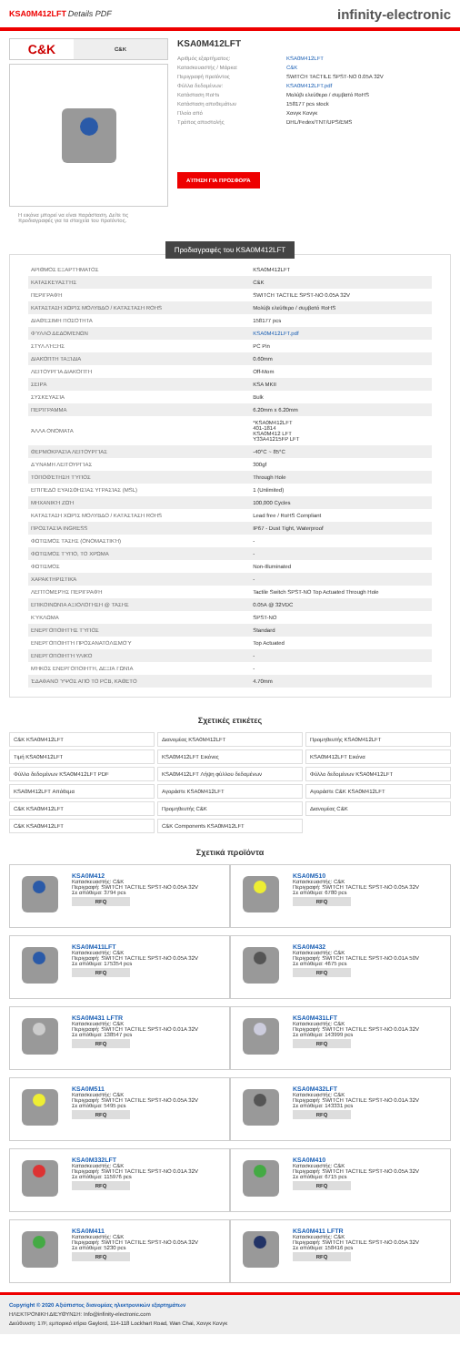KSA0M412LFT Details PDF
infinity-electronic
C&K
C&K
Η εικόνα μπορεί να είναι παράσταση. Δείτε τις προδιαγραφές για τα στοιχεία του προϊόντος.
KSA0M412LFT
Αριθμός εξαρτήματος: KSA0M412LFT
Κατασκευαστής / Μάρκα: C&K
Περιγραφή προϊόντος SWITCH TACTILE SPST-NO 0.05A 32V
Φύλλα δεδομένων: KSA0M412LFT.pdf
Κατάσταση RoHs Μολύβι ελεύθερο / συμβατό RoHS
Κατάσταση αποθεμάτων 158177 pcs stock
Πλοίο από Χονγκ Κονγκ
Τρόπος αποστολής DHL/Fedex/TNT/UPS/EMS
ΑΊΤΗΣΗ ΓΙΑ ΠΡΟΣΦΟΡΆ
Προδιαγραφές του KSA0M412LFT
| ΑΡΙΘΜΌΣ ΕΞΑΡΤΉΜΑΤΟΣ | KSA0M412LFT |
| ΚΑΤΑΣΚΕΥΑΣΤΉΣ | C&K |
| ΠΕΡΙΓΡΑΦΉ | SWITCH TACTILE SPST-NO 0.05A 32V |
| ΚΑΤΆΣΤΑΣΗ ΧΩΡΊΣ ΜΌΛΥΒΔΟ / ΚΑΤΆΣΤΑΣΗ ROHS | Μολύβι ελεύθερο / συμβατό RoHS |
| ΔΙΑΘΈΣΙΜΗ ΠΟΣΌΤΗΤΑ | 158177 pcs |
| ΦΎΛΛΟ ΔΕΔΟΜΈΝΩΝ | KSA0M412LFT.pdf |
| ΣΤΥΛ ΛΉΞΗΣ | PC Pin |
| ΔΙΑΚΌΠΤΗ ΤΑΞΊΔΙΑ | 0.60mm |
| ΛΕΙΤΟΥΡΓΊΑ ΔΙΑΚΌΠΤΗ | Off-Mom |
| ΣΕΙΡΆ | KSA MKII |
| ΣΥΣΚΕΥΑΣΊΑ | Bulk |
| ΠΕΡΊΓΡΑΜΜΑ | 6.20mm x 6.20mm |
| ΆΛΛΑ ΟΝΌΜΑΤΑ | *KSA0M412LFT 401-1814 KSA0M412 LFT Y33A41215FP LFT |
| ΘΕΡΜΟΚΡΑΣΊΑ ΛΕΙΤΟΥΡΓΊΑΣ | -40°C ~ 85°C |
| ΔΎΝΑΜΗ ΛΕΙΤΟΥΡΓΊΑΣ | 300gf |
| ΤΟΠΟΘΈΤΗΣΗ ΤΎΠΟΣ | Through Hole |
| ΕΠΊΠΕΔΟ ΕΥΑΙΣΘΗΣΊΑΣ ΥΓΡΑΣΊΑΣ (MSL) | 1 (Unlimited) |
| ΜΗΧΑΝΙΚΉ ΖΩΉ | 100,000 Cycles |
| ΚΑΤΆΣΤΑΣΗ ΧΩΡΊΣ ΜΌΛΥΒΔΟ / ΚΑΤΆΣΤΑΣΗ ROHS | Lead free / RoHS Compliant |
| ΠΡΟΣΤΑΣΊΑ INGRESS | IP67 - Dust Tight, Waterproof |
| ΦΩΤΙΣΜΌΣ ΤΆΣΗΣ (ΟΝΟΜΑΣΤΙΚΉ) | - |
| ΦΩΤΙΣΜΌΣ ΤΎΠΟ, ΤΟ ΧΡΏΜΑ | - |
| ΦΩΤΙΣΜΌΣ | Non-Illuminated |
| ΧΑΡΑΚΤΗΡΙΣΤΙΚΆ | - |
| ΛΕΠΤΟΜΕΡΉΣ ΠΕΡΙΓΡΑΦΉ | Tactile Switch SPST-NO Top Actuated Through Hole |
| ΕΠΙΚΟΙΝΩΝΊΑ ΑΞΙΟΛΌΓΗΣΗ @ ΤΆΣΗΣ | 0.05A @ 32VDC |
| ΚΎΚΛΩΜΑ | SPST-NO |
| ΕΝΕΡΓΟΠΟΙΗΤΉΣ ΤΎΠΟΣ | Standard |
| ΕΝΕΡΓΟΠΟΙΗΤΉ ΠΡΟΣΑΝΑΤΟΛΙΣΜΟΎ | Top Actuated |
| ΕΝΕΡΓΟΠΟΙΗΤΉ ΥΛΙΚΌ | - |
| ΜΉΚΟΣ ΕΝΕΡΓΟΠΟΙΗΤΉ, ΔΕΞΙΆ ΓΩΝΊΑ | - |
| ΈΔΑΦΑΝΟ ΎΨΟΣ ΑΠΌ ΤΟ PCB, ΚΆΘΕΤΟ | 4.70mm |
Σχετικές ετικέτες
C&K KSA0M412LFT
Διανομέας KSA0M412LFT
Προμηθευτής KSA0M412LFT
Τιμή KSA0M412LFT
KSA0M412LFT Εικόνες
KSA0M412LFT Εικόνα
Φύλλο δεδομένων KSA0M412LFT PDF
KSA0M412LFT Λήψη φύλλου δεδομένων
Φύλλο δεδομένων KSA0M412LFT
KSA0M412LFT Απόθεμα
Αγοράστε KSA0M412LFT
Αγοράστε C&K KSA0M412LFT
C&K KSA0M412LFT
Προμηθευτής C&K
Διανομέας C&K
C&K KSA0M412LFT
C&K Components KSA0M412LFT
Σχετικά προϊόντα
KSA0M412
Κατασκευαστής: C&K
Περιγραφή: SWITCH TACTILE SPST-NO 0.05A 32V
Σε απόθεμα: 3794 pcs
RFQ
KSA0M510
Κατασκευαστής: C&K
Περιγραφή: SWITCH TACTILE SPST-NO 0.05A 32V
Σε απόθεμα: 6780 pcs
RFQ
KSA0M411LFT
Κατασκευαστής: C&K
Περιγραφή: SWITCH TACTILE SPST-NO 0.05A 32V
Σε απόθεμα: 175354 pcs
RFQ
KSA0M432
Κατασκευαστής: C&K
Περιγραφή: SWITCH TACTILE SPST-NO 0.01A 50V
Σε απόθεμα: 4675 pcs
RFQ
KSA0M431 LFTR
Κατασκευαστής: C&K
Περιγραφή: SWITCH TACTILE SPST-NO 0.01A 32V
Σε απόθεμα: 138547 pcs
RFQ
KSA0M431LFT
Κατασκευαστής: C&K
Περιγραφή: SWITCH TACTILE SPST-NO 0.01A 32V
Σε απόθεμα: 143999 pcs
RFQ
KSA0M511
Κατασκευαστής: C&K
Περιγραφή: SWITCH TACTILE SPST-NO 0.05A 32V
Σε απόθεμα: 5495 pcs
RFQ
KSA0M432LFT
Κατασκευαστής: C&K
Περιγραφή: SWITCH TACTILE SPST-NO 0.01A 32V
Σε απόθεμα: 143331 pcs
RFQ
KSA0M332LFT
Κατασκευαστής: C&K
Περιγραφή: SWITCH TACTILE SPST-NO 0.01A 32V
Σε απόθεμα: 115976 pcs
RFQ
KSA0M410
Κατασκευαστής: C&K
Περιγραφή: SWITCH TACTILE SPST-NO 0.05A 32V
Σε απόθεμα: 6715 pcs
RFQ
KSA0M411
Κατασκευαστής: C&K
Περιγραφή: SWITCH TACTILE SPST-NO 0.05A 32V
Σε απόθεμα: 5230 pcs
RFQ
KSA0M411 LFTR
Κατασκευαστής: C&K
Περιγραφή: SWITCH TACTILE SPST-NO 0.05A 32V
Σε απόθεμα: 158416 pcs
RFQ
Copyright © 2020 Αξιόπιστος διανομέας ηλεκτρονικών εξαρτημάτων
ΗΛΕΚΤΡΟΝΙΚΗ ΔΙΕΥΘΥΝΣΗ: Info@infinity-electronic.com
Διεύθυνση: 17F, εμπορικό κτίριο Gaylord, 114-118 Lockhart Road, Wan Chai, Χονγκ Κονγκ